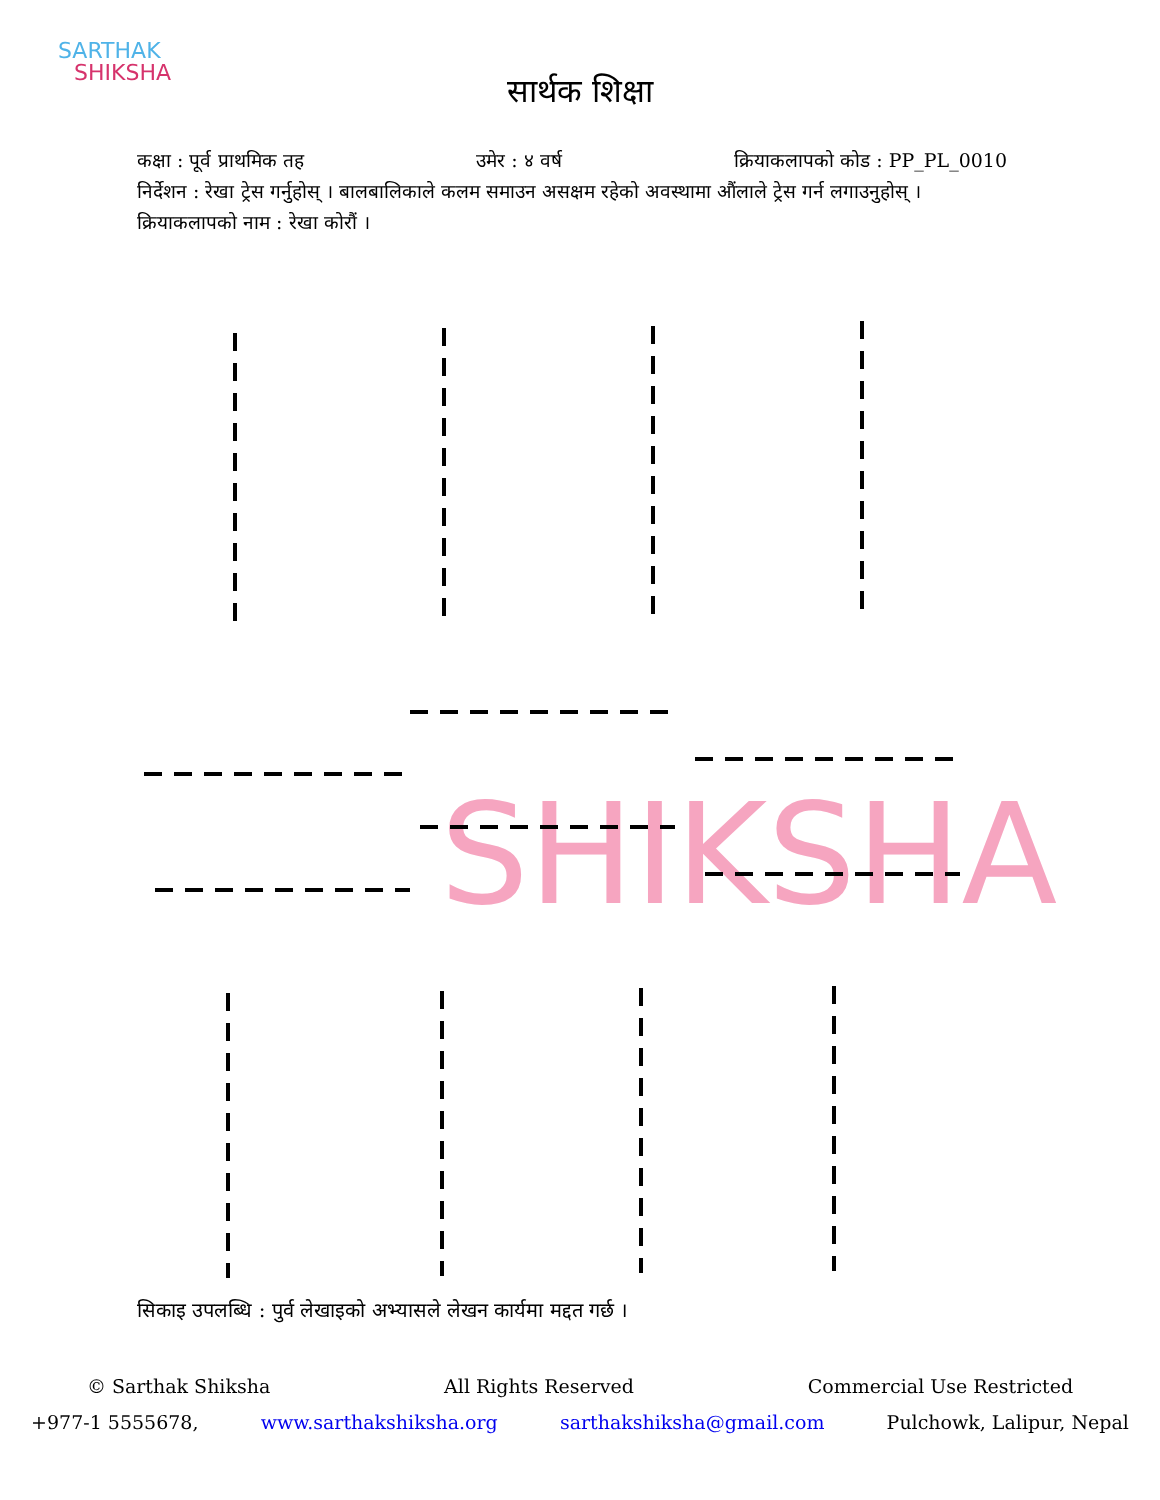SARTHAK
SHIKSHA
सार्थक शिक्षा
कक्षा : पूर्व प्राथमिक तह उमेर : ४ वर्ष क्रियाकलापको कोड : PP_PL_0010
निर्देशन : रेखा ट्रेस गर्नुहोस् । बालबालिकाले कलम समाउन असक्षम रहेको अवस्थामा औंलाले ट्रेस गर्न लगाउनुहोस् ।
क्रियाकलापको नाम : रेखा कोरौं ।
SHIKSHA
सिकाइ उपलब्धि : पुर्व लेखाइको अभ्यासले लेखन कार्यमा मद्दत गर्छ ।
© Sarthak Shiksha All Rights Reserved Commercial Use Restricted
+977-1 5555678, www.sarthakshiksha.org sarthakshiksha@gmail.com Pulchowk, Lalipur, Nepal